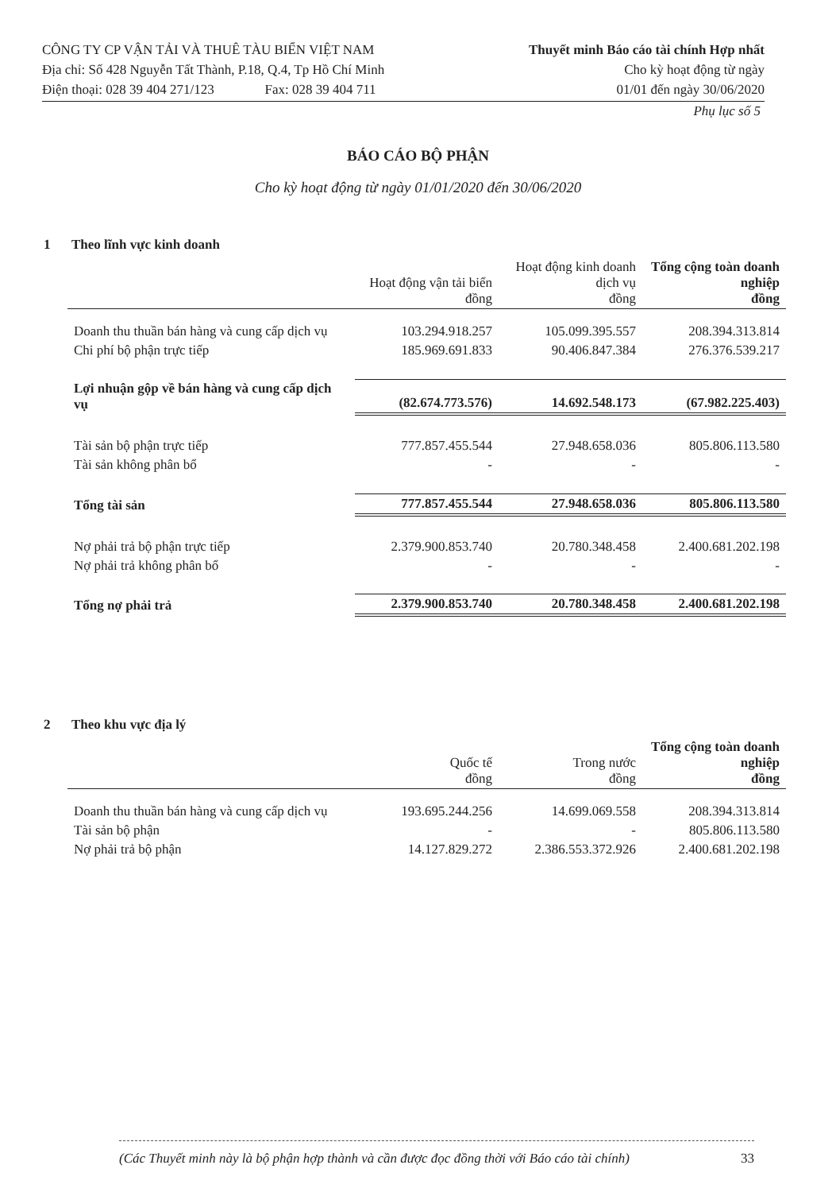CÔNG TY CP VẬN TẢI VÀ THUÊ TÀU BIỂN VIỆT NAM
Địa chỉ: Số 428 Nguyễn Tất Thành, P.18, Q.4, Tp Hồ Chí Minh
Điện thoại: 028 39 404 271/123 Fax: 028 39 404 711
Thuyết minh Báo cáo tài chính Hợp nhất
Cho kỳ hoạt động từ ngày
01/01 đến ngày 30/06/2020
Phụ lục số 5
BÁO CÁO BỘ PHẬN
Cho kỳ hoạt động từ ngày 01/01/2020 đến 30/06/2020
1 Theo lĩnh vực kinh doanh
| | Hoạt động vận tải biển đồng | Hoạt động kinh doanh dịch vụ đồng | Tổng cộng toàn doanh nghiệp đồng |
| --- | --- | --- | --- |
| Doanh thu thuần bán hàng và cung cấp dịch vụ | 103.294.918.257 | 105.099.395.557 | 208.394.313.814 |
| Chi phí bộ phận trực tiếp | 185.969.691.833 | 90.406.847.384 | 276.376.539.217 |
| Lợi nhuận gộp về bán hàng và cung cấp dịch vụ | (82.674.773.576) | 14.692.548.173 | (67.982.225.403) |
| Tài sản bộ phận trực tiếp | 777.857.455.544 | 27.948.658.036 | 805.806.113.580 |
| Tài sản không phân bổ | - | - | - |
| Tổng tài sản | 777.857.455.544 | 27.948.658.036 | 805.806.113.580 |
| Nợ phải trả bộ phận trực tiếp | 2.379.900.853.740 | 20.780.348.458 | 2.400.681.202.198 |
| Nợ phải trả không phân bổ | - | - | - |
| Tổng nợ phải trả | 2.379.900.853.740 | 20.780.348.458 | 2.400.681.202.198 |
2 Theo khu vực địa lý
| | Quốc tế đồng | Trong nước đồng | Tổng cộng toàn doanh nghiệp đồng |
| --- | --- | --- | --- |
| Doanh thu thuần bán hàng và cung cấp dịch vụ | 193.695.244.256 | 14.699.069.558 | 208.394.313.814 |
| Tài sản bộ phận | - | - | 805.806.113.580 |
| Nợ phải trả bộ phận | 14.127.829.272 | 2.386.553.372.926 | 2.400.681.202.198 |
(Các Thuyết minh này là bộ phận hợp thành và cần được đọc đồng thời với Báo cáo tài chính) 33